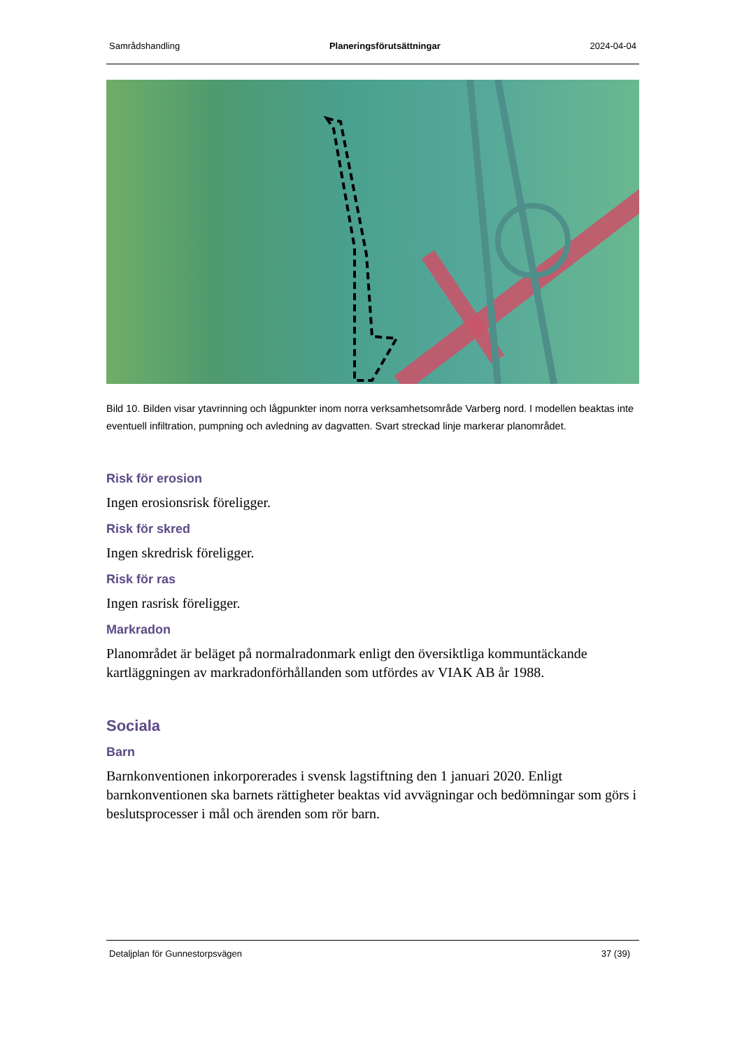Samrådshandling Planeringsförutsättningar 2024-04-04
Bild 10. Bilden visar ytavrinning och lågpunkter inom norra verksamhetsområde Varberg nord. I modellen beaktas inte eventuell infiltration, pumpning och avledning av dagvatten. Svart streckad linje markerar planområdet.
Risk för erosion
Ingen erosionsrisk föreligger.
Risk för skred
Ingen skredrisk föreligger.
Risk för ras
Ingen rasrisk föreligger.
Markradon
Planområdet är beläget på normalradonmark enligt den översiktliga kommuntäckande kartläggningen av markradonförhållanden som utfördes av VIAK AB år 1988.
Sociala
Barn
Barnkonventionen inkorporerades i svensk lagstiftning den 1 januari 2020. Enligt barnkonventionen ska barnets rättigheter beaktas vid avvägningar och bedömningar som görs i beslutsprocesser i mål och ärenden som rör barn.
Detaljplan för Gunnestorpsvägen 37 (39)